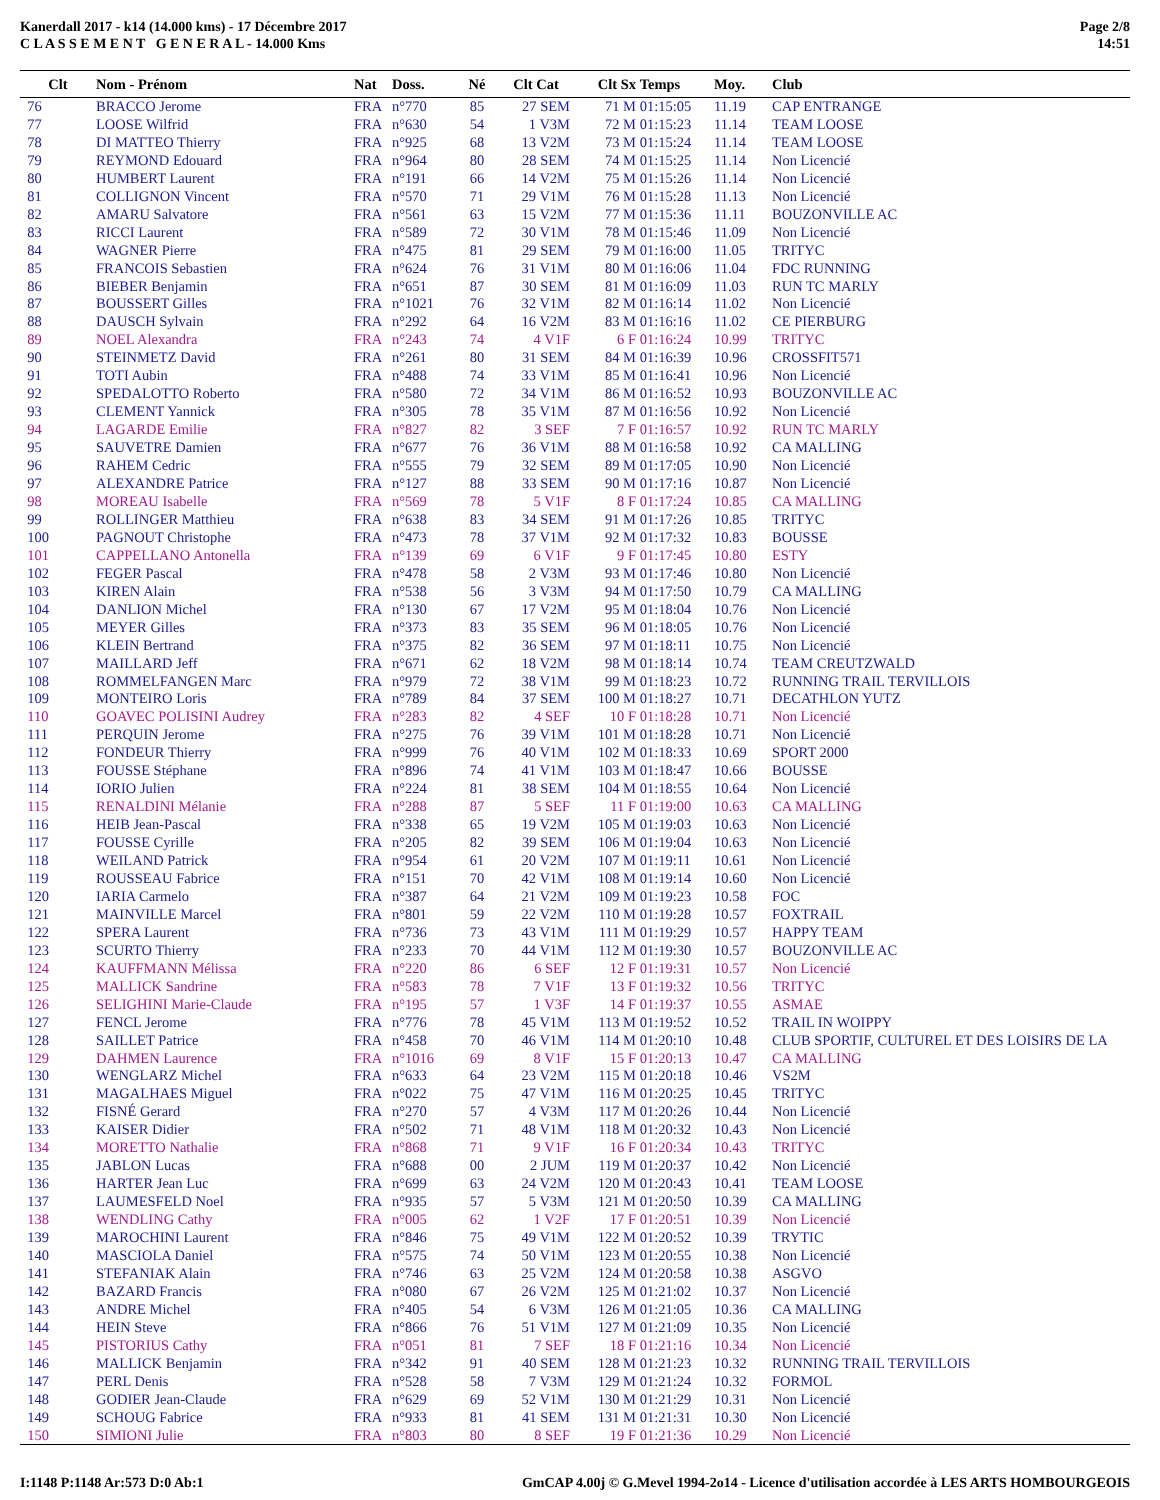Kanerdall 2017 - k14 (14.000 kms) - 17 Décembre 2017
C L A S S E M E N T G E N E R A L - 14.000 Kms
Page 2/8
14:51
| Clt | Nom - Prénom | Nat | Doss. | Né | Clt Cat | Clt Sx | Temps | Moy. | Club |
| --- | --- | --- | --- | --- | --- | --- | --- | --- | --- |
| 76 | BRACCO Jerome | FRA | n°770 | 85 | 27 SEM | 71 M | 01:15:05 | 11.19 | CAP ENTRANGE |
| 77 | LOOSE Wilfrid | FRA | n°630 | 54 | 1 V3M | 72 M | 01:15:23 | 11.14 | TEAM LOOSE |
| 78 | DI MATTEO Thierry | FRA | n°925 | 68 | 13 V2M | 73 M | 01:15:24 | 11.14 | TEAM LOOSE |
| 79 | REYMOND Edouard | FRA | n°964 | 80 | 28 SEM | 74 M | 01:15:25 | 11.14 | Non Licencié |
| 80 | HUMBERT Laurent | FRA | n°191 | 66 | 14 V2M | 75 M | 01:15:26 | 11.14 | Non Licencié |
| 81 | COLLIGNON Vincent | FRA | n°570 | 71 | 29 V1M | 76 M | 01:15:28 | 11.13 | Non Licencié |
| 82 | AMARU Salvatore | FRA | n°561 | 63 | 15 V2M | 77 M | 01:15:36 | 11.11 | BOUZONVILLE AC |
| 83 | RICCI Laurent | FRA | n°589 | 72 | 30 V1M | 78 M | 01:15:46 | 11.09 | Non Licencié |
| 84 | WAGNER Pierre | FRA | n°475 | 81 | 29 SEM | 79 M | 01:16:00 | 11.05 | TRITYC |
| 85 | FRANCOIS Sebastien | FRA | n°624 | 76 | 31 V1M | 80 M | 01:16:06 | 11.04 | FDC RUNNING |
| 86 | BIEBER Benjamin | FRA | n°651 | 87 | 30 SEM | 81 M | 01:16:09 | 11.03 | RUN TC MARLY |
| 87 | BOUSSERT Gilles | FRA | n°1021 | 76 | 32 V1M | 82 M | 01:16:14 | 11.02 | Non Licencié |
| 88 | DAUSCH Sylvain | FRA | n°292 | 64 | 16 V2M | 83 M | 01:16:16 | 11.02 | CE PIERBURG |
| 89 | NOEL Alexandra | FRA | n°243 | 74 | 4 V1F | 6 F | 01:16:24 | 10.99 | TRITYC |
| 90 | STEINMETZ David | FRA | n°261 | 80 | 31 SEM | 84 M | 01:16:39 | 10.96 | CROSSFIT571 |
| 91 | TOTI Aubin | FRA | n°488 | 74 | 33 V1M | 85 M | 01:16:41 | 10.96 | Non Licencié |
| 92 | SPEDALOTTO Roberto | FRA | n°580 | 72 | 34 V1M | 86 M | 01:16:52 | 10.93 | BOUZONVILLE AC |
| 93 | CLEMENT Yannick | FRA | n°305 | 78 | 35 V1M | 87 M | 01:16:56 | 10.92 | Non Licencié |
| 94 | LAGARDE Emilie | FRA | n°827 | 82 | 3 SEF | 7 F | 01:16:57 | 10.92 | RUN TC MARLY |
| 95 | SAUVETRE Damien | FRA | n°677 | 76 | 36 V1M | 88 M | 01:16:58 | 10.92 | CA MALLING |
| 96 | RAHEM Cedric | FRA | n°555 | 79 | 32 SEM | 89 M | 01:17:05 | 10.90 | Non Licencié |
| 97 | ALEXANDRE Patrice | FRA | n°127 | 88 | 33 SEM | 90 M | 01:17:16 | 10.87 | Non Licencié |
| 98 | MOREAU Isabelle | FRA | n°569 | 78 | 5 V1F | 8 F | 01:17:24 | 10.85 | CA MALLING |
| 99 | ROLLINGER Matthieu | FRA | n°638 | 83 | 34 SEM | 91 M | 01:17:26 | 10.85 | TRITYC |
| 100 | PAGNOUT Christophe | FRA | n°473 | 78 | 37 V1M | 92 M | 01:17:32 | 10.83 | BOUSSE |
| 101 | CAPPELLANO Antonella | FRA | n°139 | 69 | 6 V1F | 9 F | 01:17:45 | 10.80 | ESTY |
| 102 | FEGER Pascal | FRA | n°478 | 58 | 2 V3M | 93 M | 01:17:46 | 10.80 | Non Licencié |
| 103 | KIREN Alain | FRA | n°538 | 56 | 3 V3M | 94 M | 01:17:50 | 10.79 | CA MALLING |
| 104 | DANLION Michel | FRA | n°130 | 67 | 17 V2M | 95 M | 01:18:04 | 10.76 | Non Licencié |
| 105 | MEYER Gilles | FRA | n°373 | 83 | 35 SEM | 96 M | 01:18:05 | 10.76 | Non Licencié |
| 106 | KLEIN Bertrand | FRA | n°375 | 82 | 36 SEM | 97 M | 01:18:11 | 10.75 | Non Licencié |
| 107 | MAILLARD Jeff | FRA | n°671 | 62 | 18 V2M | 98 M | 01:18:14 | 10.74 | TEAM CREUTZWALD |
| 108 | ROMMELFANGEN Marc | FRA | n°979 | 72 | 38 V1M | 99 M | 01:18:23 | 10.72 | RUNNING TRAIL TERVILLOIS |
| 109 | MONTEIRO Loris | FRA | n°789 | 84 | 37 SEM | 100 M | 01:18:27 | 10.71 | DECATHLON YUTZ |
| 110 | GOAVEC POLISINI Audrey | FRA | n°283 | 82 | 4 SEF | 10 F | 01:18:28 | 10.71 | Non Licencié |
| 111 | PERQUIN Jerome | FRA | n°275 | 76 | 39 V1M | 101 M | 01:18:28 | 10.71 | Non Licencié |
| 112 | FONDEUR Thierry | FRA | n°999 | 76 | 40 V1M | 102 M | 01:18:33 | 10.69 | SPORT 2000 |
| 113 | FOUSSE Stéphane | FRA | n°896 | 74 | 41 V1M | 103 M | 01:18:47 | 10.66 | BOUSSE |
| 114 | IORIO Julien | FRA | n°224 | 81 | 38 SEM | 104 M | 01:18:55 | 10.64 | Non Licencié |
| 115 | RENALDINI Mélanie | FRA | n°288 | 87 | 5 SEF | 11 F | 01:19:00 | 10.63 | CA MALLING |
| 116 | HEIB Jean-Pascal | FRA | n°338 | 65 | 19 V2M | 105 M | 01:19:03 | 10.63 | Non Licencié |
| 117 | FOUSSE Cyrille | FRA | n°205 | 82 | 39 SEM | 106 M | 01:19:04 | 10.63 | Non Licencié |
| 118 | WEILAND Patrick | FRA | n°954 | 61 | 20 V2M | 107 M | 01:19:11 | 10.61 | Non Licencié |
| 119 | ROUSSEAU Fabrice | FRA | n°151 | 70 | 42 V1M | 108 M | 01:19:14 | 10.60 | Non Licencié |
| 120 | IARIA Carmelo | FRA | n°387 | 64 | 21 V2M | 109 M | 01:19:23 | 10.58 | FOC |
| 121 | MAINVILLE Marcel | FRA | n°801 | 59 | 22 V2M | 110 M | 01:19:28 | 10.57 | FOXTRAIL |
| 122 | SPERA Laurent | FRA | n°736 | 73 | 43 V1M | 111 M | 01:19:29 | 10.57 | HAPPY TEAM |
| 123 | SCURTO Thierry | FRA | n°233 | 70 | 44 V1M | 112 M | 01:19:30 | 10.57 | BOUZONVILLE AC |
| 124 | KAUFFMANN Mélissa | FRA | n°220 | 86 | 6 SEF | 12 F | 01:19:31 | 10.57 | Non Licencié |
| 125 | MALLICK Sandrine | FRA | n°583 | 78 | 7 V1F | 13 F | 01:19:32 | 10.56 | TRITYC |
| 126 | SELIGHINI Marie-Claude | FRA | n°195 | 57 | 1 V3F | 14 F | 01:19:37 | 10.55 | ASMAE |
| 127 | FENCL Jerome | FRA | n°776 | 78 | 45 V1M | 113 M | 01:19:52 | 10.52 | TRAIL IN WOIPPY |
| 128 | SAILLET Patrice | FRA | n°458 | 70 | 46 V1M | 114 M | 01:20:10 | 10.48 | CLUB SPORTIF, CULTUREL ET DES LOISIRS DE LA |
| 129 | DAHMEN Laurence | FRA | n°1016 | 69 | 8 V1F | 15 F | 01:20:13 | 10.47 | CA MALLING |
| 130 | WENGLARZ Michel | FRA | n°633 | 64 | 23 V2M | 115 M | 01:20:18 | 10.46 | VS2M |
| 131 | MAGALHAES Miguel | FRA | n°022 | 75 | 47 V1M | 116 M | 01:20:25 | 10.45 | TRITYC |
| 132 | FISNÉ Gerard | FRA | n°270 | 57 | 4 V3M | 117 M | 01:20:26 | 10.44 | Non Licencié |
| 133 | KAISER Didier | FRA | n°502 | 71 | 48 V1M | 118 M | 01:20:32 | 10.43 | Non Licencié |
| 134 | MORETTO Nathalie | FRA | n°868 | 71 | 9 V1F | 16 F | 01:20:34 | 10.43 | TRITYC |
| 135 | JABLON Lucas | FRA | n°688 | 00 | 2 JUM | 119 M | 01:20:37 | 10.42 | Non Licencié |
| 136 | HARTER Jean Luc | FRA | n°699 | 63 | 24 V2M | 120 M | 01:20:43 | 10.41 | TEAM LOOSE |
| 137 | LAUMESFELD Noel | FRA | n°935 | 57 | 5 V3M | 121 M | 01:20:50 | 10.39 | CA MALLING |
| 138 | WENDLING Cathy | FRA | n°005 | 62 | 1 V2F | 17 F | 01:20:51 | 10.39 | Non Licencié |
| 139 | MAROCHINI Laurent | FRA | n°846 | 75 | 49 V1M | 122 M | 01:20:52 | 10.39 | TRYTIC |
| 140 | MASCIOLA Daniel | FRA | n°575 | 74 | 50 V1M | 123 M | 01:20:55 | 10.38 | Non Licencié |
| 141 | STEFANIAK Alain | FRA | n°746 | 63 | 25 V2M | 124 M | 01:20:58 | 10.38 | ASGVO |
| 142 | BAZARD Francis | FRA | n°080 | 67 | 26 V2M | 125 M | 01:21:02 | 10.37 | Non Licencié |
| 143 | ANDRE Michel | FRA | n°405 | 54 | 6 V3M | 126 M | 01:21:05 | 10.36 | CA MALLING |
| 144 | HEIN Steve | FRA | n°866 | 76 | 51 V1M | 127 M | 01:21:09 | 10.35 | Non Licencié |
| 145 | PISTORIUS Cathy | FRA | n°051 | 81 | 7 SEF | 18 F | 01:21:16 | 10.34 | Non Licencié |
| 146 | MALLICK Benjamin | FRA | n°342 | 91 | 40 SEM | 128 M | 01:21:23 | 10.32 | RUNNING TRAIL TERVILLOIS |
| 147 | PERL Denis | FRA | n°528 | 58 | 7 V3M | 129 M | 01:21:24 | 10.32 | FORMOL |
| 148 | GODIER Jean-Claude | FRA | n°629 | 69 | 52 V1M | 130 M | 01:21:29 | 10.31 | Non Licencié |
| 149 | SCHOUG Fabrice | FRA | n°933 | 81 | 41 SEM | 131 M | 01:21:31 | 10.30 | Non Licencié |
| 150 | SIMIONI Julie | FRA | n°803 | 80 | 8 SEF | 19 F | 01:21:36 | 10.29 | Non Licencié |
I:1148 P:1148 Ar:573 D:0 Ab:1 GmCAP 4.00j © G.Mevel 1994-2o14 - Licence d'utilisation accordée à LES ARTS HOMBOURGEOIS